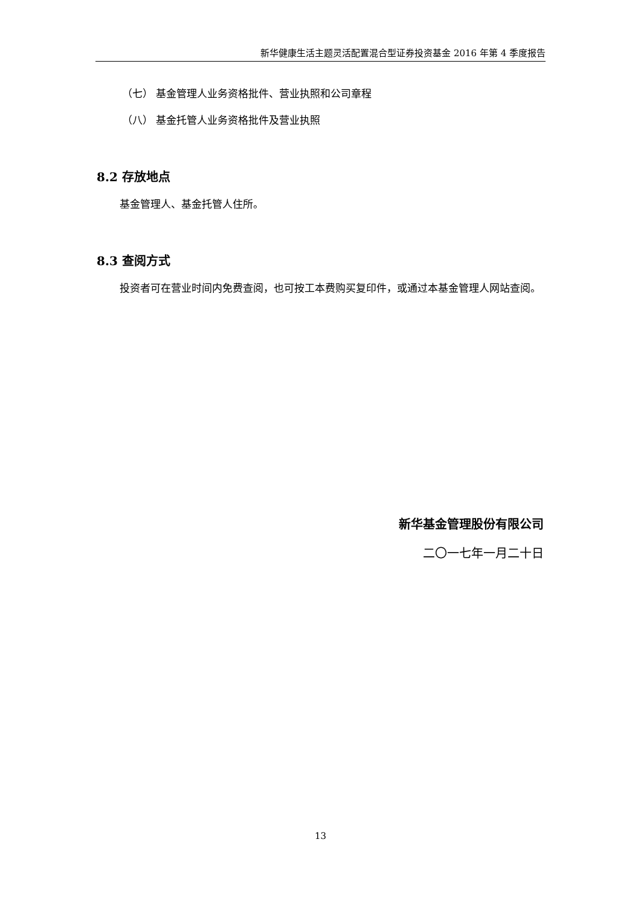新华健康生活主题灵活配置混合型证券投资基金 2016 年第 4 季度报告
（七） 基金管理人业务资格批件、营业执照和公司章程
（八） 基金托管人业务资格批件及营业执照
8.2 存放地点
基金管理人、基金托管人住所。
8.3 查阅方式
投资者可在营业时间内免费查阅，也可按工本费购买复印件，或通过本基金管理人网站查阅。
新华基金管理股份有限公司
二〇一七年一月二十日
13